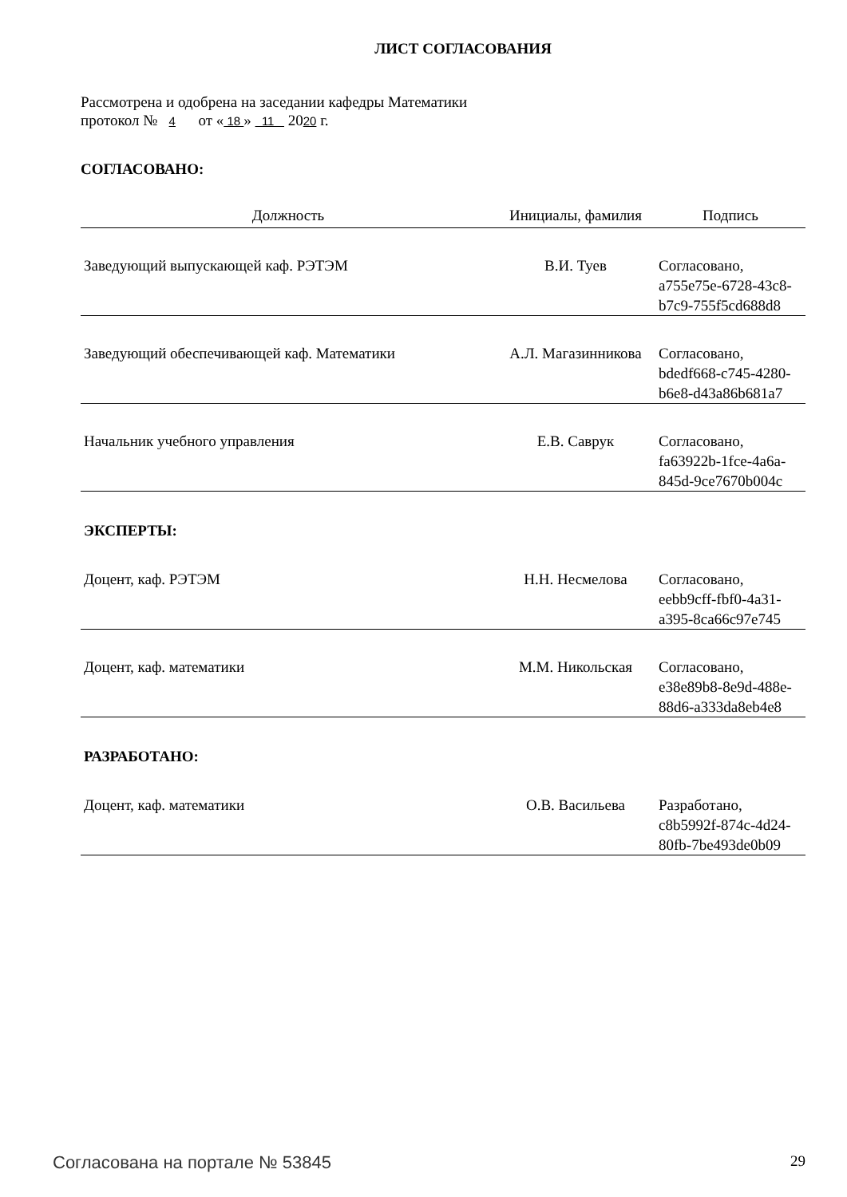ЛИСТ СОГЛАСОВАНИЯ
Рассмотрена и одобрена на заседании кафедры Математики
протокол № 4 от « 18 » 11 2020 г.
СОГЛАСОВАНО:
| Должность | Инициалы, фамилия | Подпись |
| --- | --- | --- |
| Заведующий выпускающей каф. РЭТЭМ | В.И. Туев | Согласовано, a755e75e-6728-43c8- b7c9-755f5cd688d8 |
| Заведующий обеспечивающей каф. Математики | А.Л. Магазинникова | Согласовано, bdedf668-c745-4280- b6e8-d43a86b681a7 |
| Начальник учебного управления | Е.В. Саврук | Согласовано, fa63922b-1fce-4a6a- 845d-9ce7670b004c |
| ЭКСПЕРТЫ: | | |
| Доцент, каф. РЭТЭМ | Н.Н. Несмелова | Согласовано, eebb9cff-fbf0-4a31- a395-8ca66c97e745 |
| Доцент, каф. математики | М.М. Никольская | Согласовано, e38e89b8-8e9d-488e- 88d6-a333da8eb4e8 |
| РАЗРАБОТАНО: | | |
| Доцент, каф. математики | О.В. Васильева | Разработано, c8b5992f-874c-4d24- 80fb-7be493de0b09 |
Согласована на портале № 53845 29